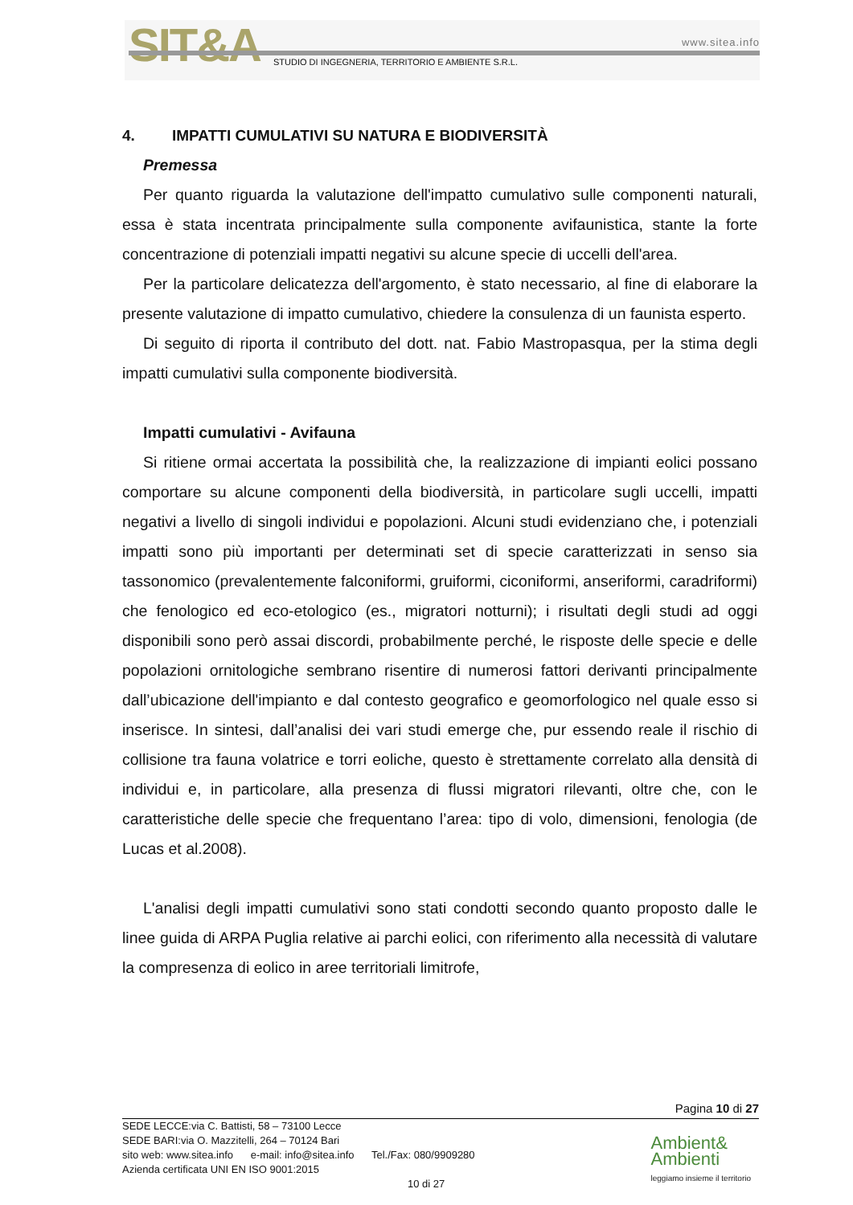SIT&A www.sitea.info
STUDIO DI INGEGNERIA, TERRITORIO E AMBIENTE S.R.L.
4. IMPATTI CUMULATIVI SU NATURA E BIODIVERSITÀ
Premessa
Per quanto riguarda la valutazione dell'impatto cumulativo sulle componenti naturali, essa è stata incentrata principalmente sulla componente avifaunistica, stante la forte concentrazione di potenziali impatti negativi su alcune specie di uccelli dell'area.
Per la particolare delicatezza dell'argomento, è stato necessario, al fine di elaborare la presente valutazione di impatto cumulativo, chiedere la consulenza di un faunista esperto.
Di seguito di riporta il contributo del dott. nat. Fabio Mastropasqua, per la stima degli impatti cumulativi sulla componente biodiversità.
Impatti cumulativi - Avifauna
Si ritiene ormai accertata la possibilità che, la realizzazione di impianti eolici possano comportare su alcune componenti della biodiversità, in particolare sugli uccelli, impatti negativi a livello di singoli individui e popolazioni. Alcuni studi evidenziano che, i potenziali impatti sono più importanti per determinati set di specie caratterizzati in senso sia tassonomico (prevalentemente falconiformi, gruiformi, ciconiformi, anseriformi, caradriformi) che fenologico ed eco-etologico (es., migratori notturni); i risultati degli studi ad oggi disponibili sono però assai discordi, probabilmente perché, le risposte delle specie e delle popolazioni ornitologiche sembrano risentire di numerosi fattori derivanti principalmente dall’ubicazione dell'impianto e dal contesto geografico e geomorfologico nel quale esso si inserisce. In sintesi, dall’analisi dei vari studi emerge che, pur essendo reale il rischio di collisione tra fauna volatrice e torri eoliche, questo è strettamente correlato alla densità di individui e, in particolare, alla presenza di flussi migratori rilevanti, oltre che, con le caratteristiche delle specie che frequentano l’area: tipo di volo, dimensioni, fenologia (de Lucas et al.2008).
L'analisi degli impatti cumulativi sono stati condotti secondo quanto proposto dalle le linee guida di ARPA Puglia relative ai parchi eolici, con riferimento alla necessità di valutare la compresenza di eolico in aree territoriali limitrofe,
Pagina 10 di 27
SEDE LECCE:via C. Battisti, 58 – 73100 Lecce
SEDE BARI:via O. Mazzitelli, 264 – 70124 Bari
sito web: www.sitea.info e-mail: info@sitea.info Tel./Fax: 080/9909280
Azienda certificata UNI EN ISO 9001:2015
10 di 27
Ambient&
Ambienti
leggiamo insieme il territorio